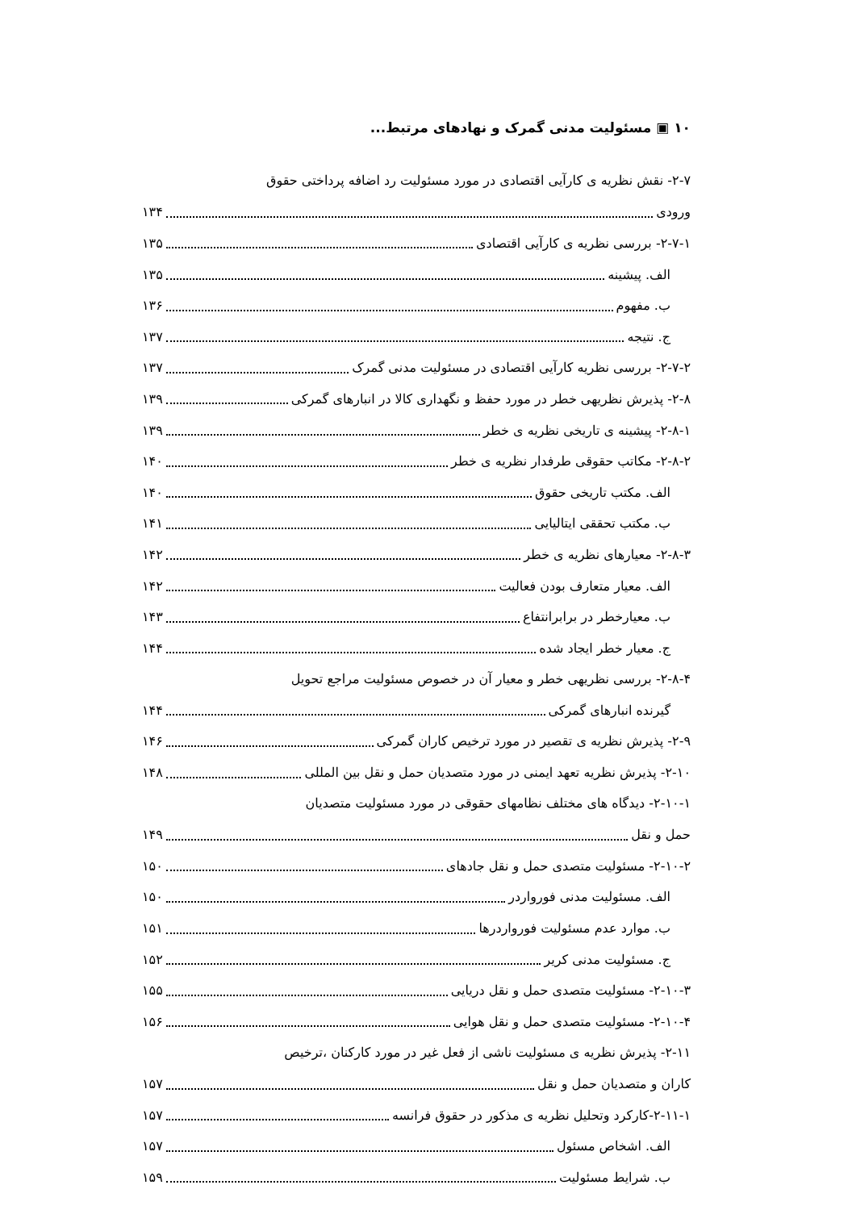۱۰ ▣ مسئولیت مدنی گمرک و نهادهای مرتبط...
۲-۷- نقش نظریه ی کارآیی اقتصادی در مورد مسئولیت رد اضافه پرداختی حقوق
ورودی ۱۳۴
۲-۷-۱- بررسی نظریه ی کارآیی اقتصادی ۱۳۵
الف. پیشینه ۱۳۵
ب. مفهوم ۱۳۶
ج. نتیجه ۱۳۷
۲-۷-۲- بررسی نظریه کارآیی اقتصادی در مسئولیت مدنی گمرک ۱۳۷
۲-۸- پذیرش نظریهی خطر در مورد حفظ و نگهداری کالا در انبارهای گمرکی ۱۳۹
۲-۸-۱- پیشینه ی تاریخی نظریه ی خطر ۱۳۹
۲-۸-۲- مکاتب حقوقی طرفدار نظریه ی خطر ۱۴۰
الف. مکتب تاریخی حقوق ۱۴۰
ب. مکتب تحققی ایتالیایی ۱۴۱
۲-۸-۳- معیارهای نظریه ی خطر ۱۴۲
الف. معیار متعارف بودن فعالیت ۱۴۲
ب. معیارخطر در برابرانتفاع ۱۴۳
ج. معیار خطر ایجاد شده ۱۴۴
۲-۸-۴- بررسی نظریهی خطر و معیار آن در خصوص مسئولیت مراجع تحویل
گیرنده انبارهای گمرکی ۱۴۴
۲-۹- پذیرش نظریه ی تقصیر در مورد ترخیص کاران گمرکی ۱۴۶
۲-۱۰- پذیرش نظریه تعهد ایمنی در مورد متصدیان حمل و نقل بین المللی ۱۴۸
۲-۱۰-۱- دیدگاه های مختلف نظامهای حقوقی در مورد مسئولیت متصدیان
حمل و نقل ۱۴۹
۲-۱۰-۲- مسئولیت متصدی حمل و نقل جادهای ۱۵۰
الف. مسئولیت مدنی فورواردر ۱۵۰
ب. موارد عدم مسئولیت فورواردرها ۱۵۱
ج. مسئولیت مدنی کریر ۱۵۲
۲-۱۰-۳- مسئولیت متصدی حمل و نقل دریایی ۱۵۵
۲-۱۰-۴- مسئولیت متصدی حمل و نقل هوایی ۱۵۶
۲-۱۱- پذیرش نظریه ی مسئولیت ناشی از فعل غیر در مورد کارکنان ،ترخیص
کاران و متصدیان حمل و نقل ۱۵۷
۲-۱۱-۱-کارکرد وتحلیل نظریه ی مذکور در حقوق فرانسه ۱۵۷
الف. اشخاص مسئول ۱۵۷
ب. شرایط مسئولیت ۱۵۹